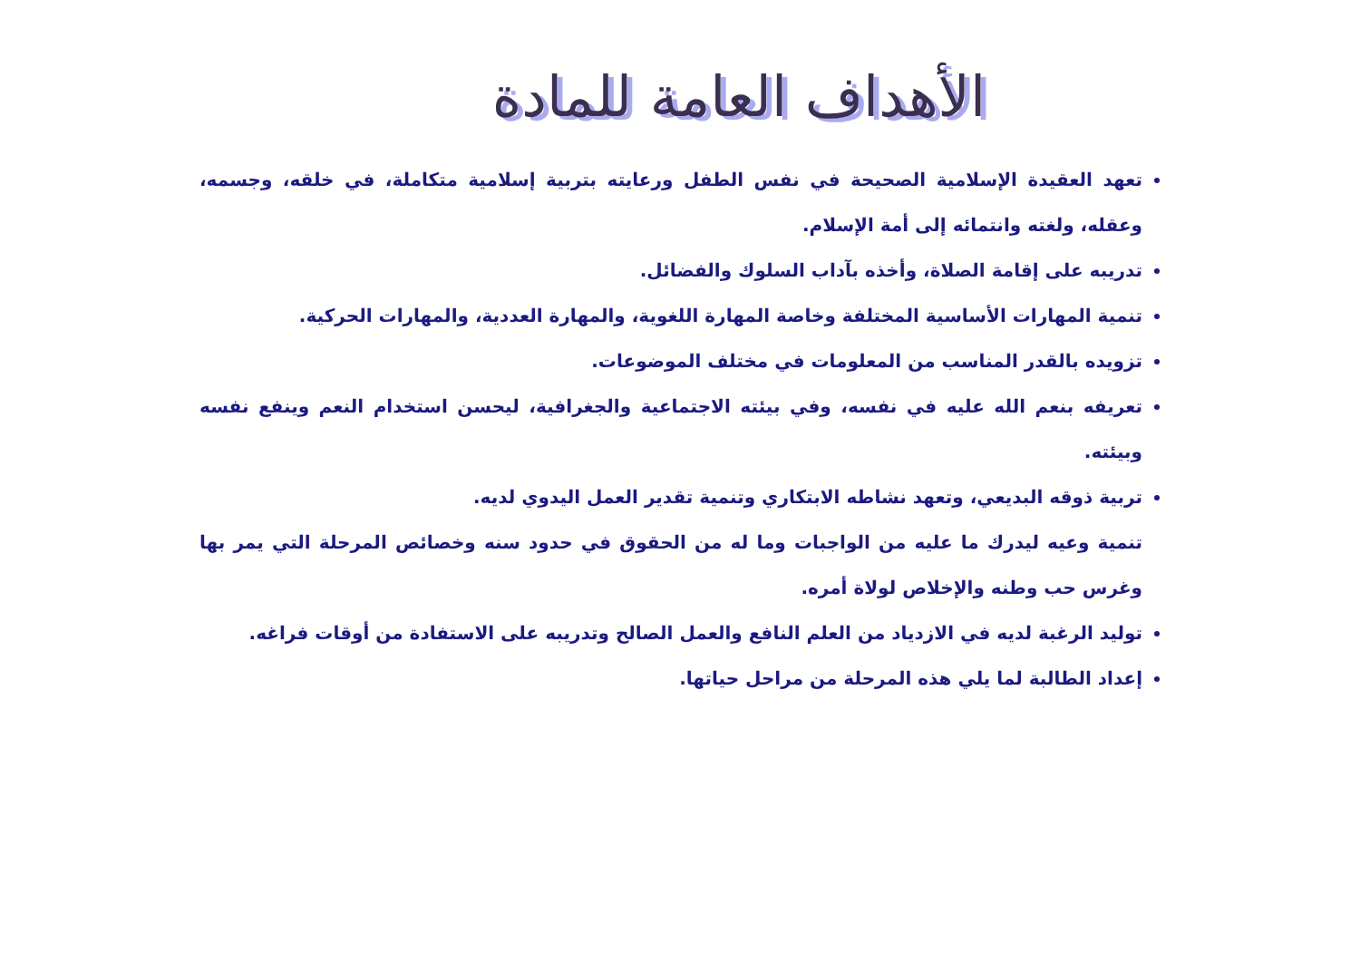الأهداف العامة للمادة
تعهد العقيدة الإسلامية الصحيحة في نفس الطفل ورعايته بتربية إسلامية متكاملة، في خلقه، وجسمه، وعقله، ولغته وانتمائه إلى أمة الإسلام.
تدريبه على إقامة الصلاة، وأخذه بآداب السلوك والفضائل.
تنمية المهارات الأساسية المختلفة وخاصة المهارة اللغوية، والمهارة العددية، والمهارات الحركية.
تزويده بالقدر المناسب من المعلومات في مختلف الموضوعات.
تعريفه بنعم الله عليه في نفسه، وفي بيئته الاجتماعية والجغرافية، ليحسن استخدام النعم وينفع نفسه وبيئته.
تربية ذوقه البديعي، وتعهد نشاطه الابتكاري وتنمية تقدير العمل اليدوي لديه.
تنمية وعيه ليدرك ما عليه من الواجبات وما له من الحقوق في حدود سنه وخصائص المرحلة التي يمر بها وغرس حب وطنه والإخلاص لولاة أمره.
توليد الرغبة لديه في الازدياد من العلم النافع والعمل الصالح وتدريبه على الاستفادة من أوقات فراغه.
إعداد الطالبة لما يلي هذه المرحلة من مراحل حياتها.